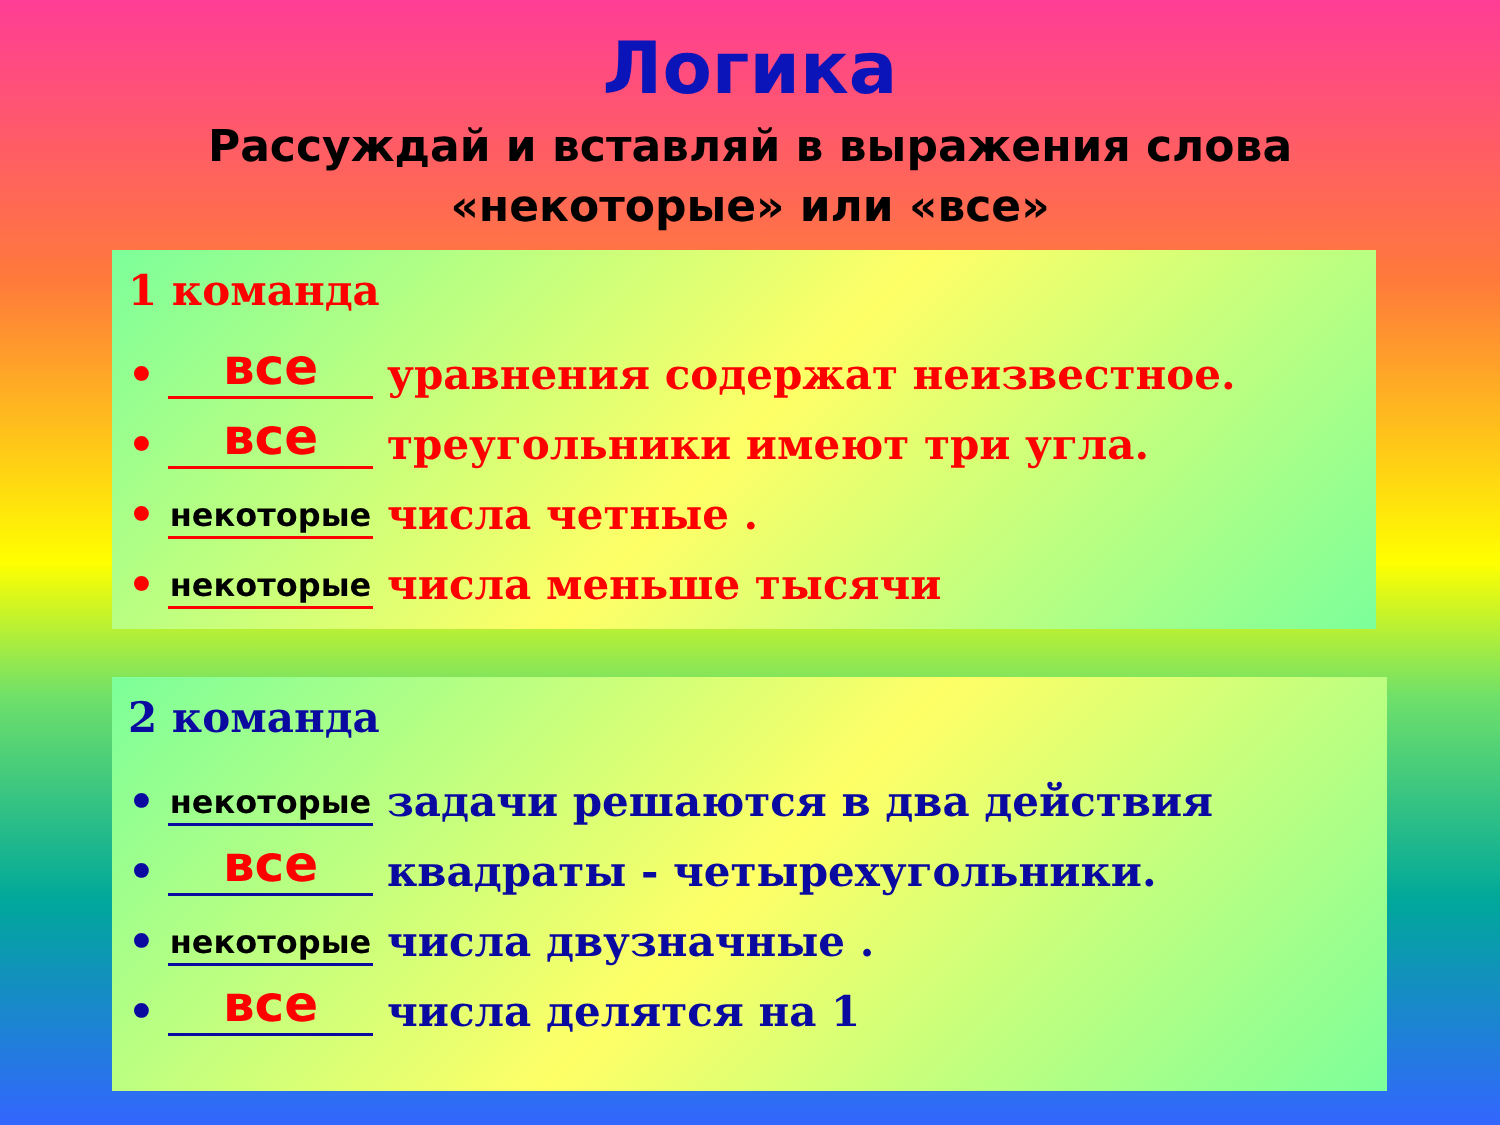Логика
Рассуждай и вставляй в выражения слова
«некоторые» или «все»
1 команда
• все уравнения содержат неизвестное.
• все треугольники имеют три угла.
• некоторые числа четные .
• некоторые числа меньше тысячи
2 команда
• некоторые задачи решаются в два действия
• все квадраты - четырехугольники.
• некоторые числа двузначные .
• все числа делятся на 1